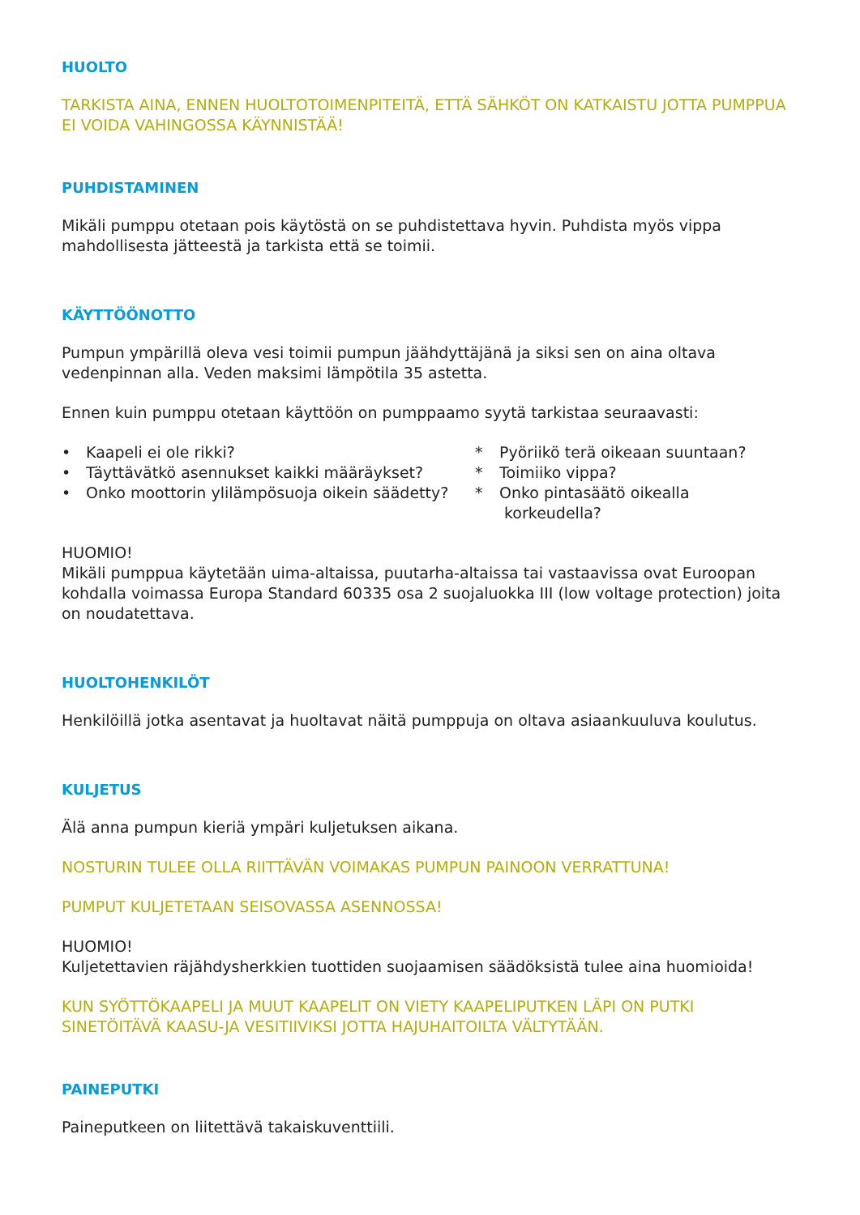HUOLTO
TARKISTA AINA, ENNEN HUOLTOTOIMENPITEITÄ, ETTÄ SÄHKÖT ON KATKAISTU JOTTA PUMPPUA EI VOIDA VAHINGOSSA KÄYNNISTÄÄ!
PUHDISTAMINEN
Mikäli pumppu otetaan pois käytöstä on se puhdistettava hyvin. Puhdista myös vippa mahdollisesta jätteestä ja tarkista että se toimii.
KÄYTTÖÖNOTTO
Pumpun ympärillä oleva vesi toimii pumpun jäähdyttäjänä ja siksi sen on aina oltava vedenpinnan alla. Veden maksimi lämpötila 35 astetta.
Ennen kuin pumppu otetaan käyttöön on pumppaamo syytä tarkistaa seuraavasti:
• Kaapeli ei ole rikki?
• Täyttävätkö asennukset kaikki määräykset?
• Onko moottorin ylilämpösuoja oikein säädetty?
* Pyöriikö terä oikeaan suuntaan?
* Toimiiko vippa?
* Onko pintasäätö oikealla
korkeudella?
HUOMIO!
Mikäli pumppua käytetään uima-altaissa, puutarha-altaissa tai vastaavissa ovat Euroopan kohdalla voimassa Europa Standard 60335 osa 2 suojaluokka III (low voltage protection) joita on noudatettava.
HUOLTOHENKILÖT
Henkilöillä jotka asentavat ja huoltavat näitä pumppuja on oltava asiaankuuluva koulutus.
KULJETUS
Älä anna pumpun kieriä ympäri kuljetuksen aikana.
NOSTURIN TULEE OLLA RIITTÄVÄN VOIMAKAS PUMPUN PAINOON VERRATTUNA!
PUMPUT KULJETETAAN SEISOVASSA ASENNOSSA!
HUOMIO!
Kuljetettavien räjähdysherkkien tuottiden suojaamisen säädöksistä tulee aina huomioida!
KUN SYÖTTÖKAAPELI JA MUUT KAAPELIT ON VIETY KAAPELIPUTKEN LÄPI ON PUTKI SINETÖITÄVÄ KAASU-JA VESITIIVIKSI JOTTA HAJUHAITOILTA VÄLTYTÄÄN.
PAINEPUTKI
Paineputkeen on liitettävä takaiskuventtiili.